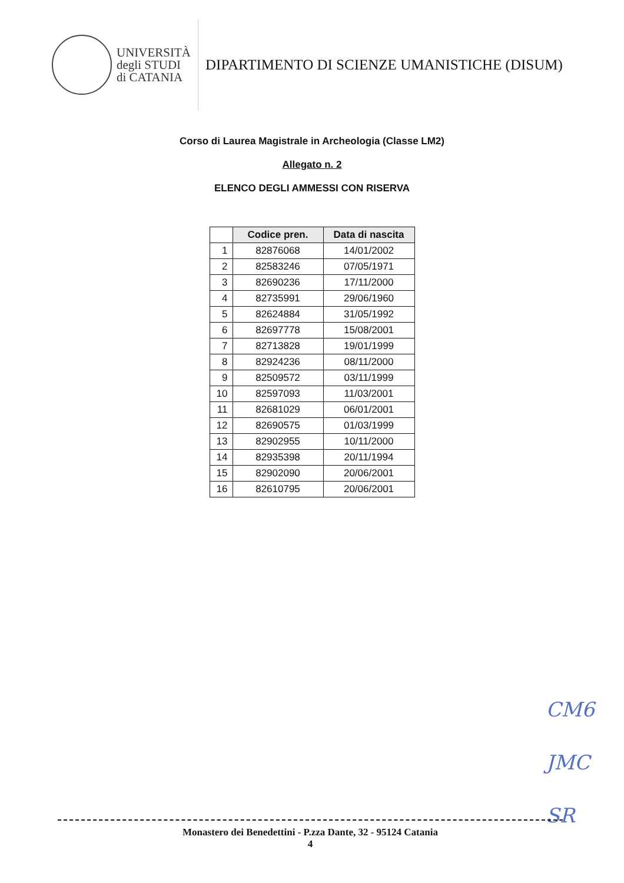UNIVERSITÀ
degli STUDI
di CATANIA
DIPARTIMENTO DI SCIENZE UMANISTICHE (DISUM)
Corso di Laurea Magistrale in Archeologia (Classe LM2)
Allegato n. 2
ELENCO DEGLI AMMESSI CON RISERVA
| | Codice pren. | Data di nascita |
| --- | --- | --- |
| 1 | 82876068 | 14/01/2002 |
| 2 | 82583246 | 07/05/1971 |
| 3 | 82690236 | 17/11/2000 |
| 4 | 82735991 | 29/06/1960 |
| 5 | 82624884 | 31/05/1992 |
| 6 | 82697778 | 15/08/2001 |
| 7 | 82713828 | 19/01/1999 |
| 8 | 82924236 | 08/11/2000 |
| 9 | 82509572 | 03/11/1999 |
| 10 | 82597093 | 11/03/2001 |
| 11 | 82681029 | 06/01/2001 |
| 12 | 82690575 | 01/03/1999 |
| 13 | 82902955 | 10/11/2000 |
| 14 | 82935398 | 20/11/1994 |
| 15 | 82902090 | 20/06/2001 |
| 16 | 82610795 | 20/06/2001 |
CM6
JMC
SR
Monastero dei Benedettini - P.zza Dante, 32 - 95124 Catania
4